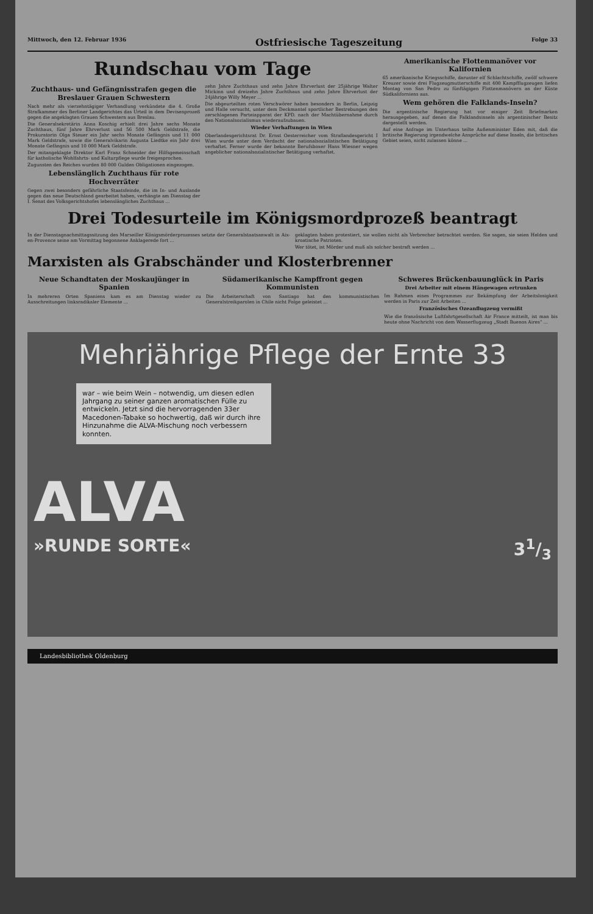Mittwoch, den 12. Februar 1936 Ostfriesische Tageszeitung Folge 33
Rundschau vom Tage
Zuchthaus- und Gefängnisstrafen gegen die Breslauer Grauen Schwestern
Nach mehr als vierzehntägiger Verhandlung verkündete die 4. Große Strafkammer des Berliner Landgerichtes das Urteil in dem Devisenprozeß gegen die angeklagten Grauen Schwestern aus Breslau.
Die Generalsekretärin Anna Koschig erhielt drei Jahre sechs Monate Zuchthaus, fünf Jahre Ehrverlust und 56 500 Mark Geldstrafe, die Prokuratorin Olga Steuer ein Jahr sechs Monate Gefängnis und 11 000 Mark Geldstrafe, sowie die Generalvikarin Augusta Liedtke ein Jahr drei Monate Gefängnis und 10 000 Mark Geldstrafe.
Der mitangeklagte Direktor Karl Franz Schneider der Hilfsgemeinschaft für katholische Wohlfahrts- und Kulturpflege wurde freigesprochen.
Zugunsten des Reiches wurden 80 000 Gulden Obligationen eingezogen.
Lebenslänglich Zuchthaus für rote Hochverräter
Gegen zwei besonders gefährliche Staatsfeinde, die im In- und Auslande gegen das neue Deutschland gearbeitet haben, verhängte am Dienstag der I. Senat des Volksgerichtshofes lebenslängliches Zuchthaus ...
zehn Jahre Zuchthaus und zehn Jahre Ehrverlust der 25jährige Walter Mickinn und dreizehn Jahre Zuchthaus und zehn Jahre Ehrverlust der 24jährige Willy Meyer ...
Die abgeurteilten roten Verschwörer haben besonders in Berlin, Leipzig und Halle versucht, unter dem Deckmantel sportlicher Bestrebungen den zerschlagenen Parteiapparat der KPD. nach der Machtübernahme durch den Nationalsozialismus wiederaufzubauen.
Wieder Verhaftungen in Wien
Oberlandesgerichtsrat Dr. Ernst Oesterreicher vom Straflandesgericht I Wien wurde unter dem Verdacht der nationalsozialistischen Betätigung verhaftet. Ferner wurde der bekannte Berufsboxer Hans Wiesner wegen angeblicher nationalsozialistischer Betätigung verhaftet.
Amerikanische Flottenmanöver vor Kalifornien
65 amerikanische Kriegsschiffe, darunter elf Schlachtschiffe, zwölf schwere Kreuzer sowie drei Flugzeugmutterschiffe mit 400 Kampfflugzeugen liefen Montag von San Pedro zu fünftägigen Flottenmanövern an der Küste Südkaliforniens aus.
Wem gehören die Falklands-Inseln?
Die argentinische Regierung hat vor einiger Zeit Briefmarken herausgegeben, auf denen die Falklandsinseln als argentinischer Besitz dargestellt werden.
Auf eine Anfrage im Unterhaus teilte Außenminister Eden mit, daß die britische Regierung irgendwelche Ansprüche auf diese Inseln, die britisches Gebiet seien, nicht zulassen könne ...
Drei Todesurteile im Königsmordprozeß beantragt
In der Dienstagnachmittagssitzung des Marseiller Königsmörderprozesses setzte der Generalstaatsanwalt in Aix-en-Provence seine am Vormittag begonnene Anklagerede fort ...
geklagten haben protestiert, sie wollen nicht als Verbrecher betrachtet werden. Sie sagen, sie seien Helden und kroatische Patrioten.
Wer tötet, ist Mörder und muß als solcher bestraft werden ...
Marxisten als Grabschänder und Klosterbrenner
Neue Schandtaten der Moskaujünger in Spanien
In mehreren Orten Spaniens kam es am Dienstag wieder zu Ausschreitungen linksradikaler Elemente ...
Südamerikanische Kampffront gegen Kommunisten
Die Arbeiterschaft von Santiago hat den kommunistischen Generalstreikparolen in Chile nicht Folge geleistet ...
Schweres Brückenbauunglück in Paris
Drei Arbeiter mit einem Hängewagen ertrunken
Im Rahmen eines Programmes zur Bekämpfung der Arbeitslosigkeit werden in Paris zur Zeit Arbeiten ...
Französisches Ozeanflugzeug vermißt
Wie die französische Luftfahrtgesellschaft Air France mitteilt, ist man bis heute ohne Nachricht von dem Wasserflugzeug „Stadt Buenos Aires“ ...
Mehrjährige Pflege der Ernte 33
war – wie beim Wein – notwendig, um diesen edlen Jahrgang zu seiner ganzen aromatischen Fülle zu entwickeln. Jetzt sind die hervorragenden 33er Macedonen-Tabake so hochwertig, daß wir durch ihre Hinzunahme die ALVA-Mischung noch verbessern konnten.
ALVA
»RUNDE SORTE« 31/3
Landesbibliothek Oldenburg